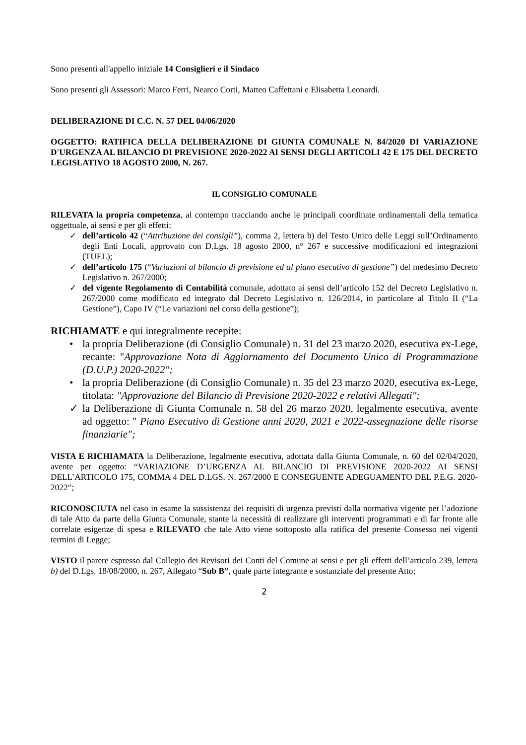Sono presenti all'appello iniziale 14 Consiglieri e il Sindaco
Sono presenti gli Assessori: Marco Ferri, Nearco Corti, Matteo Caffettani e Elisabetta Leonardi.
DELIBERAZIONE DI C.C. N. 57 DEL 04/06/2020
OGGETTO: RATIFICA DELLA DELIBERAZIONE DI GIUNTA COMUNALE N. 84/2020 DI VARIAZIONE D'URGENZA AL BILANCIO DI PREVISIONE 2020-2022 AI SENSI DEGLI ARTICOLI 42 E 175 DEL DECRETO LEGISLATIVO 18 AGOSTO 2000, N. 267.
IL CONSIGLIO COMUNALE
RILEVATA la propria competenza, al contempo tracciando anche le principali coordinate ordinamentali della tematica oggettuale, ai sensi e per gli effetti:
✓ dell’articolo 42 (“Attribuzione dei consigli”), comma 2, lettera b) del Testo Unico delle Leggi sull’Ordinamento degli Enti Locali, approvato con D.Lgs. 18 agosto 2000, n° 267 e successive modificazioni ed integrazioni (TUEL);
✓ dell’articolo 175 (“Variazioni al bilancio di previsione ed al piano esecutivo di gestione”) del medesimo Decreto Legislativo n. 267/2000;
✓ del vigente Regolamento di Contabilità comunale, adottato ai sensi dell’articolo 152 del Decreto Legislativo n. 267/2000 come modificato ed integrato dal Decreto Legislativo n. 126/2014, in particolare al Titolo II (“La Gestione”), Capo IV (“Le variazioni nel corso della gestione”);
RICHIAMATE e qui integralmente recepite:
• la propria Deliberazione (di Consiglio Comunale) n. 31 del 23 marzo 2020, esecutiva ex-Lege, recante: "Approvazione Nota di Aggiornamento del Documento Unico di Programmazione (D.U.P.) 2020-2022";
• la propria Deliberazione (di Consiglio Comunale) n. 35 del 23 marzo 2020, esecutiva ex-Lege, titolata: "Approvazione del Bilancio di Previsione 2020-2022 e relativi Allegati";
✓ la Deliberazione di Giunta Comunale n. 58 del 26 marzo 2020, legalmente esecutiva, avente ad oggetto: " Piano Esecutivo di Gestione anni 2020, 2021 e 2022-assegnazione delle risorse finanziarie";
VISTA E RICHIAMATA la Deliberazione, legalmente esecutiva, adottata dalla Giunta Comunale, n. 60 del 02/04/2020, avente per oggetto: “VARIAZIONE D’URGENZA AL BILANCIO DI PREVISIONE 2020-2022 AI SENSI DELL’ARTICOLO 175, COMMA 4 DEL D.LGS. N. 267/2000 E CONSEGUENTE ADEGUAMENTO DEL P.E.G. 2020-2022”;
RICONOSCIUTA nel caso in esame la sussistenza dei requisiti di urgenza previsti dalla normativa vigente per l’adozione di tale Atto da parte della Giunta Comunale, stante la necessità di realizzare gli interventi programmati e di far fronte alle correlate esigenze di spesa e RILEVATO che tale Atto viene sottoposto alla ratifica del presente Consesso nei vigenti termini di Legge;
VISTO il parere espresso dal Collegio dei Revisori dei Conti del Comune ai sensi e per gli effetti dell’articolo 239, lettera b) del D.Lgs. 18/08/2000, n. 267, Allegato “Sub B”, quale parte integrante e sostanziale del presente Atto;
2